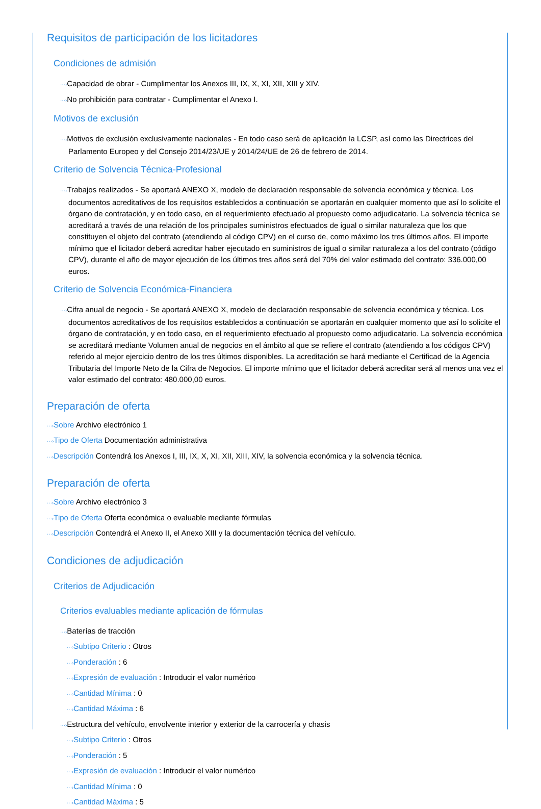Requisitos de participación de los licitadores
Condiciones de admisión
···›Capacidad de obrar - Cumplimentar los Anexos III, IX, X, XI, XII, XIII y XIV.
···›No prohibición para contratar - Cumplimentar el Anexo I.
Motivos de exclusión
···›Motivos de exclusión exclusivamente nacionales - En todo caso será de aplicación la LCSP, así como las Directrices del Parlamento Europeo y del Consejo 2014/23/UE y 2014/24/UE de 26 de febrero de 2014.
Criterio de Solvencia Técnica-Profesional
···›Trabajos realizados - Se aportará ANEXO X, modelo de declaración responsable de solvencia económica y técnica. Los documentos acreditativos de los requisitos establecidos a continuación se aportarán en cualquier momento que así lo solicite el órgano de contratación, y en todo caso, en el requerimiento efectuado al propuesto como adjudicatario. La solvencia técnica se acreditará a través de una relación de los principales suministros efectuados de igual o similar naturaleza que los que constituyen el objeto del contrato (atendiendo al código CPV) en el curso de, como máximo los tres últimos años. El importe mínimo que el licitador deberá acreditar haber ejecutado en suministros de igual o similar naturaleza a los del contrato (código CPV), durante el año de mayor ejecución de los últimos tres años será del 70% del valor estimado del contrato: 336.000,00 euros.
Criterio de Solvencia Económica-Financiera
···›Cifra anual de negocio - Se aportará ANEXO X, modelo de declaración responsable de solvencia económica y técnica. Los documentos acreditativos de los requisitos establecidos a continuación se aportarán en cualquier momento que así lo solicite el órgano de contratación, y en todo caso, en el requerimiento efectuado al propuesto como adjudicatario. La solvencia económica se acreditará mediante Volumen anual de negocios en el ámbito al que se refiere el contrato (atendiendo a los códigos CPV) referido al mejor ejercicio dentro de los tres últimos disponibles. La acreditación se hará mediante el Certificad de la Agencia Tributaria del Importe Neto de la Cifra de Negocios. El importe mínimo que el licitador deberá acreditar será al menos una vez el valor estimado del contrato: 480.000,00 euros.
Preparación de oferta
···›Sobre Archivo electrónico 1
···›Tipo de Oferta Documentación administrativa
···›Descripción Contendrá los Anexos I, III, IX, X, XI, XII, XIII, XIV, la solvencia económica y la solvencia técnica.
Preparación de oferta
···›Sobre Archivo electrónico 3
···›Tipo de Oferta Oferta económica o evaluable mediante fórmulas
···›Descripción Contendrá el Anexo II, el Anexo XIII y la documentación técnica del vehículo.
Condiciones de adjudicación
Criterios de Adjudicación
Criterios evaluables mediante aplicación de fórmulas
···›Baterías de tracción
···›Subtipo Criterio : Otros
···›Ponderación : 6
···›Expresión de evaluación : Introducir el valor numérico
···›Cantidad Mínima : 0
···›Cantidad Máxima : 6
···›Estructura del vehículo, envolvente interior y exterior de la carrocería y chasis
···›Subtipo Criterio : Otros
···›Ponderación : 5
···›Expresión de evaluación : Introducir el valor numérico
···›Cantidad Mínima : 0
···›Cantidad Máxima : 5